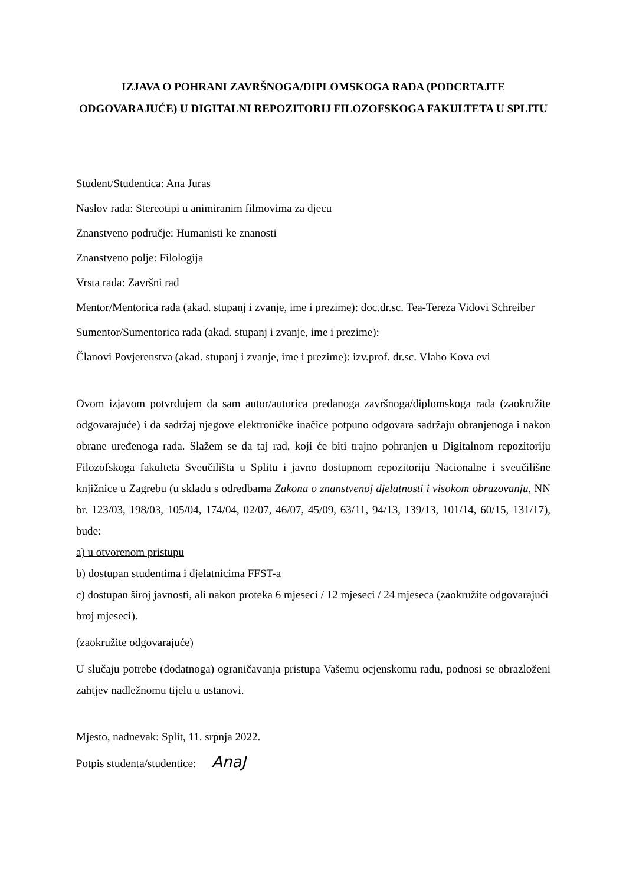IZJAVA O POHRANI ZAVRŠNOGA/DIPLOMSKOGA RADA (PODCRTAJTE ODGOVARAJUĆE) U DIGITALNI REPOZITORIJ FILOZOFSKOGA FAKULTETA U SPLITU
Student/Studentica: Ana Juras
Naslov rada: Stereotipi u animiranim filmovima za djecu
Znanstveno područje: Humanisti ke znanosti
Znanstveno polje: Filologija
Vrsta rada: Završni rad
Mentor/Mentorica rada (akad. stupanj i zvanje, ime i prezime): doc.dr.sc. Tea-Tereza Vidovi Schreiber
Sumentor/Sumentorica rada (akad. stupanj i zvanje, ime i prezime):
Članovi Povjerenstva (akad. stupanj i zvanje, ime i prezime): izv.prof. dr.sc. Vlaho Kova evi
Ovom izjavom potvrđujem da sam autor/autorica predanoga završnoga/diplomskoga rada (zaokružite odgovarajuće) i da sadržaj njegove elektroničke inačice potpuno odgovara sadržaju obranjenoga i nakon obrane uređenoga rada. Slažem se da taj rad, koji će biti trajno pohranjen u Digitalnom repozitoriju Filozofskoga fakulteta Sveučilišta u Splitu i javno dostupnom repozitoriju Nacionalne i sveučilišne knjižnice u Zagrebu (u skladu s odredbama Zakona o znanstvenoj djelatnosti i visokom obrazovanju, NN br. 123/03, 198/03, 105/04, 174/04, 02/07, 46/07, 45/09, 63/11, 94/13, 139/13, 101/14, 60/15, 131/17), bude:
a) u otvorenom pristupu
b) dostupan studentima i djelatnicima FFST-a
c) dostupan široj javnosti, ali nakon proteka 6 mjeseci / 12 mjeseci / 24 mjeseca (zaokružite odgovarajući broj mjeseci).
(zaokružite odgovarajuće)
U slučaju potrebe (dodatnoga) ograničavanja pristupa Vašemu ocjenskomu radu, podnosi se obrazloženi zahtjev nadležnomu tijelu u ustanovi.
Mjesto, nadnevak: Split, 11. srpnja 2022.
Potpis studenta/studentice: AnaJ